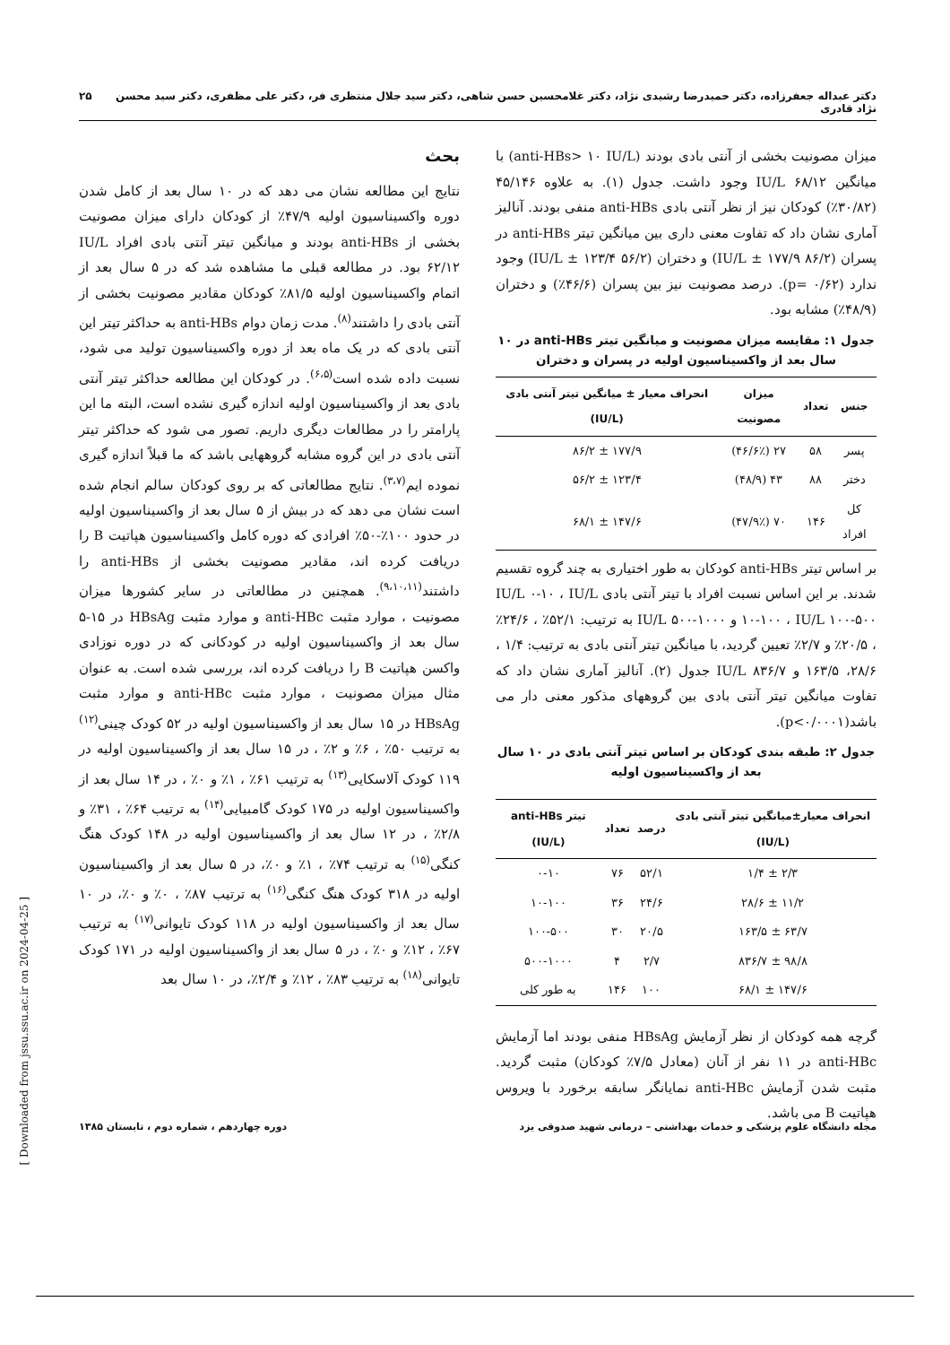دکتر عبداله جعفرزاده، دکتر حمیدرضا رشیدی نژاد، دکتر غلامحسین حسن شاهی، دکتر سید جلال منتظری فر، دکتر علی مظفری، دکتر سید محسن نژاد قادری ۲۵
میزان مصونیت بخشی از آنتی بادی بودند (anti-HBs> ۱۰ IU/L) با میانگین IU/L ۶۸/۱۲ وجود داشت. جدول (۱). به علاوه ۴۵/۱۴۶ (۳۰/۸۲٪) کودکان نیز از نظر آنتی بادی anti-HBs منفی بودند. آنالیز آماری نشان داد که تفاوت معنی داری بین میانگین تیتر anti-HBs در پسران (IU/L ± ۱۷۷/۹ ۸۶/۲) و دختران (IU/L ± ۱۲۳/۴ ۵۶/۲) وجود ندارد (p= ۰/۶۲). درصد مصونیت نیز بین پسران (۴۶/۶٪) و دختران (۴۸/۹٪) مشابه بود.
جدول ۱: مقایسه میزان مصونیت و میانگین تیتر anti-HBs در ۱۰ سال بعد از واکسیناسیون اولیه در پسران و دختران
| جنس | تعداد | میزان مصونیت | انحراف معیار ± میانگین تیتر آنتی بادی (IU/L) |
| --- | --- | --- | --- |
| پسر | ۵۸ | ۲۷ (۴۶/۶٪) | ۱۷۷/۹ ± ۸۶/۲ |
| دختر | ۸۸ | ۴۳ (۴۸/۹) | ۱۲۳/۴ ± ۵۶/۲ |
| کل افراد | ۱۴۶ | ۷۰ (۴۷/۹٪) | ۱۴۷/۶ ± ۶۸/۱ |
بر اساس تیتر anti-HBs کودکان به طور اختیاری به چند گروه تقسیم شدند. بر این اساس نسبت افراد با تیتر آنتی بادی IU/L ۰-۱۰ ، IU/L ۱۰-۱۰۰ ، IU/L ۱۰۰-۵۰۰ و IU/L ۵۰۰-۱۰۰۰ به ترتیب: ۵۲/۱٪ ، ۲۴/۶٪ ، ۲۰/۵٪ و ۲/۷٪ تعیین گردید، با میانگین تیتر آنتی بادی به ترتیب: ۱/۴ ، ۲۸/۶، ۱۶۳/۵ و IU/L ۸۳۶/۷ جدول (۲). آنالیز آماری نشان داد که تفاوت میانگین تیتر آنتی بادی بین گروههای مذکور معنی دار می باشد(p<۰/۰۰۰۱).
جدول ۲: طبقه بندی کودکان بر اساس تیتر آنتی بادی در ۱۰ سال بعد از واکسیناسیون اولیه
| انحراف معیار±میانگین تیتر آنتی بادی (IU/L) | درصد | تعداد | تیتر anti-HBs (IU/L) |
| --- | --- | --- | --- |
| ۲/۳ ± ۱/۴ | ۵۲/۱ | ۷۶ | ۰-۱۰ |
| ۱۱/۲ ± ۲۸/۶ | ۲۴/۶ | ۳۶ | ۱۰-۱۰۰ |
| ۶۳/۷ ± ۱۶۳/۵ | ۲۰/۵ | ۳۰ | ۱۰۰-۵۰۰ |
| ۹۸/۸ ± ۸۳۶/۷ | ۲/۷ | ۴ | ۵۰۰-۱۰۰۰ |
| ۱۴۷/۶ ± ۶۸/۱ | ۱۰۰ | ۱۴۶ | به طور کلی |
گرچه همه کودکان از نظر آزمایش HBsAg منفی بودند اما آزمایش anti-HBc در ۱۱ نفر از آنان (معادل ۷/۵٪ کودکان) مثبت گردید. مثبت شدن آزمایش anti-HBc نمایانگر سابقه برخورد با ویروس هپاتیت B می باشد.
بحث
نتایج این مطالعه نشان می دهد که در ۱۰ سال بعد از کامل شدن دوره واکسیناسیون اولیه ۴۷/۹٪ از کودکان دارای میزان مصونیت بخشی از anti-HBs بودند و میانگین تیتر آنتی بادی افراد IU/L ۶۲/۱۲ بود. در مطالعه قبلی ما مشاهده شد که در ۵ سال بعد از اتمام واکسیناسیون اولیه ۸۱/۵٪ کودکان مقادیر مصونیت بخشی از آنتی بادی را داشتند<sup>(۸)</sup>. مدت زمان دوام anti-HBs به حداکثر تیتر این آنتی بادی که در یک ماه بعد از دوره واکسیناسیون تولید می شود، نسبت داده شده است<sup>(۶،۵)</sup>. در کودکان این مطالعه حداکثر تیتر آنتی بادی بعد از واکسیناسیون اولیه اندازه گیری نشده است، البته ما این پارامتر را در مطالعات دیگری داریم. تصور می شود که حداکثر تیتر آنتی بادی در این گروه مشابه گروههایی باشد که ما قبلاً اندازه گیری نموده ایم<sup>(۳،۷)</sup>. نتایج مطالعاتی که بر روی کودکان سالم انجام شده است نشان می دهد که در بیش از ۵ سال بعد از واکسیناسیون اولیه در حدود ۱۰۰٪-۵۰٪ افرادی که دوره کامل واکسیناسیون هپاتیت B را دریافت کرده اند، مقادیر مصونیت بخشی از anti-HBs را داشتند<sup>(۹،۱۰،۱۱)</sup>. همچنین در مطالعاتی در سایر کشورها میزان مصونیت ، موارد مثبت anti-HBc و موارد مثبت HBsAg در ۱۵-۵ سال بعد از واکسیناسیون اولیه در کودکانی که در دوره نوزادی واکسن هپاتیت B را دریافت کرده اند، بررسی شده است. به عنوان مثال میزان مصونیت ، موارد مثبت anti-HBc و موارد مثبت HBsAg در ۱۵ سال بعد از واکسیناسیون اولیه در ۵۲ کودک چینی<sup>(۱۲)</sup> به ترتیب ۵۰٪ ، ۶٪ و ۲٪ ، در ۱۵ سال بعد از واکسیناسیون اولیه در ۱۱۹ کودک آلاسکایی<sup>(۱۳)</sup> به ترتیب ۶۱٪ ، ۱٪ و ۰٪ ، در ۱۴ سال بعد از واکسیناسیون اولیه در ۱۷۵ کودک گامبیایی<sup>(۱۴)</sup> به ترتیب ۶۴٪ ، ۳۱٪ و ۲/۸٪ ، در ۱۲ سال بعد از واکسیناسیون اولیه در ۱۴۸ کودک هنگ کنگی<sup>(۱۵)</sup> به ترتیب ۷۴٪ ، ۱٪ و ۰٪، در ۵ سال بعد از واکسیناسیون اولیه در ۳۱۸ کودک هنگ کنگی<sup>(۱۶)</sup> به ترتیب ۸۷٪ ، ۰٪ و ۰٪، در ۱۰ سال بعد از واکسیناسیون اولیه در ۱۱۸ کودک تایوانی<sup>(۱۷)</sup> به ترتیب ۶۷٪ ، ۱۲٪ و ۰٪ ، در ۵ سال بعد از واکسیناسیون اولیه در ۱۷۱ کودک تایوانی<sup>(۱۸)</sup> به ترتیب ۸۳٪ ، ۱۲٪ و ۲/۴٪، در ۱۰ سال بعد
مجله دانشگاه علوم پزشکی و خدمات بهداشتی – درمانی شهید صدوقی یزد دوره چهاردهم ، شماره دوم ، تابستان ۱۳۸۵
[ Downloaded from jssu.ssu.ac.ir on 2024-04-25 ]